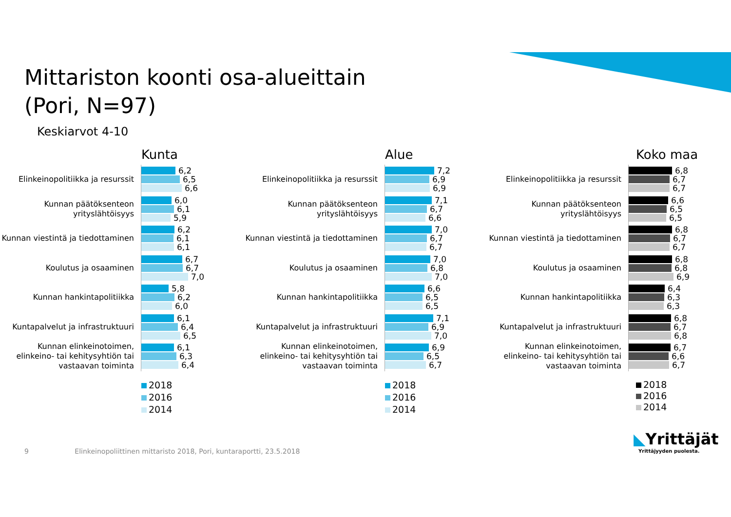Mittariston koonti osa-alueittain
(Pori, N=97)
Keskiarvot 4-10
Kunta
Elinkeinopolitiikka ja resurssit
6,2
6,5
6,6
Kunnan päätöksenteon yrityslähtöisyys
6,0
6,1
5,9
Kunnan viestintä ja tiedottaminen
6,2
6,1
6,1
Koulutus ja osaaminen
6,7
6,7
7,0
Kunnan hankintapolitiikka
5,8
6,2
6,0
Kuntapalvelut ja infrastruktuuri
6,1
6,4
6,5
Kunnan elinkeinotoimen, elinkeino- tai kehitysyhtiön tai vastaavan toiminta
6,1
6,3
6,4
2018
2016
2014
Alue
Elinkeinopolitiikka ja resurssit
7,2
6,9
6,9
Kunnan päätöksenteon yrityslähtöisyys
7,1
6,7
6,6
Kunnan viestintä ja tiedottaminen
7,0
6,7
6,7
Koulutus ja osaaminen
7,0
6,8
7,0
Kunnan hankintapolitiikka
6,6
6,5
6,5
Kuntapalvelut ja infrastruktuuri
7,1
6,9
7,0
Kunnan elinkeinotoimen, elinkeino- tai kehitysyhtiön tai vastaavan toiminta
6,9
6,5
6,7
2018
2016
2014
Koko maa
Elinkeinopolitiikka ja resurssit
6,8
6,7
6,7
Kunnan päätöksenteon yrityslähtöisyys
6,6
6,5
6,5
Kunnan viestintä ja tiedottaminen
6,8
6,7
6,7
Koulutus ja osaaminen
6,8
6,8
6,9
Kunnan hankintapolitiikka
6,4
6,3
6,3
Kuntapalvelut ja infrastruktuuri
6,8
6,7
6,8
Kunnan elinkeinotoimen, elinkeino- tai kehitysyhtiön tai vastaavan toiminta
6,7
6,6
6,7
2018
2016
2014
9 Elinkeinopoliittinen mittaristo 2018, Pori, kuntaraportti, 23.5.2018
◣Yrittäjät
Yrittäjyyden puolesta.